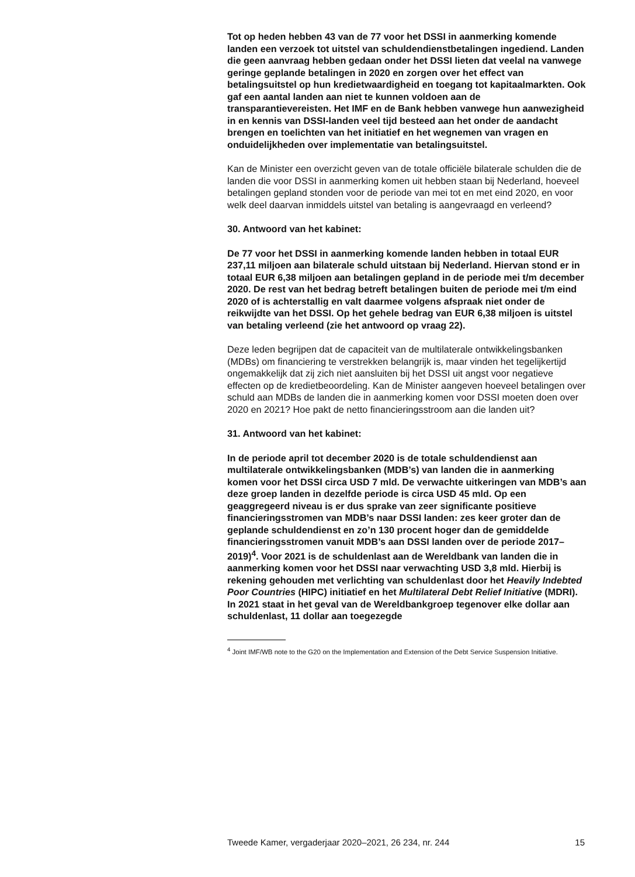Tot op heden hebben 43 van de 77 voor het DSSI in aanmerking komende landen een verzoek tot uitstel van schuldendienstbetalingen ingediend. Landen die geen aanvraag hebben gedaan onder het DSSI lieten dat veelal na vanwege geringe geplande betalingen in 2020 en zorgen over het effect van betalingsuitstel op hun kredietwaardigheid en toegang tot kapitaalmarkten. Ook gaf een aantal landen aan niet te kunnen voldoen aan de transparantievereisten. Het IMF en de Bank hebben vanwege hun aanwezigheid in en kennis van DSSI-landen veel tijd besteed aan het onder de aandacht brengen en toelichten van het initiatief en het wegnemen van vragen en onduidelijkheden over implementatie van betalingsuitstel.
Kan de Minister een overzicht geven van de totale officiële bilaterale schulden die de landen die voor DSSI in aanmerking komen uit hebben staan bij Nederland, hoeveel betalingen gepland stonden voor de periode van mei tot en met eind 2020, en voor welk deel daarvan inmiddels uitstel van betaling is aangevraagd en verleend?
30. Antwoord van het kabinet:
De 77 voor het DSSI in aanmerking komende landen hebben in totaal EUR 237,11 miljoen aan bilaterale schuld uitstaan bij Nederland. Hiervan stond er in totaal EUR 6,38 miljoen aan betalingen gepland in de periode mei t/m december 2020. De rest van het bedrag betreft betalingen buiten de periode mei t/m eind 2020 of is achterstallig en valt daarmee volgens afspraak niet onder de reikwijdte van het DSSI. Op het gehele bedrag van EUR 6,38 miljoen is uitstel van betaling verleend (zie het antwoord op vraag 22).
Deze leden begrijpen dat de capaciteit van de multilaterale ontwikkelingsbanken (MDBs) om financiering te verstrekken belangrijk is, maar vinden het tegelijkertijd ongemakkelijk dat zij zich niet aansluiten bij het DSSI uit angst voor negatieve effecten op de kredietbeoordeling. Kan de Minister aangeven hoeveel betalingen over schuld aan MDBs de landen die in aanmerking komen voor DSSI moeten doen over 2020 en 2021? Hoe pakt de netto financieringsstroom aan die landen uit?
31. Antwoord van het kabinet:
In de periode april tot december 2020 is de totale schuldendienst aan multilaterale ontwikkelingsbanken (MDB’s) van landen die in aanmerking komen voor het DSSI circa USD 7 mld. De verwachte uitkeringen van MDB’s aan deze groep landen in dezelfde periode is circa USD 45 mld. Op een geaggregeerd niveau is er dus sprake van zeer significante positieve financieringsstromen van MDB’s naar DSSI landen: zes keer groter dan de geplande schuldendienst en zo’n 130 procent hoger dan de gemiddelde financieringsstromen vanuit MDB’s aan DSSI landen over de periode 2017–2019)<sup>4</sup>. Voor 2021 is de schuldenlast aan de Wereldbank van landen die in aanmerking komen voor het DSSI naar verwachting USD 3,8 mld. Hierbij is rekening gehouden met verlichting van schuldenlast door het Heavily Indebted Poor Countries (HIPC) initiatief en het Multilateral Debt Relief Initiative (MDRI). In 2021 staat in het geval van de Wereldbankgroep tegenover elke dollar aan schuldenlast, 11 dollar aan toegezegde
<sup>4</sup> Joint IMF/WB note to the G20 on the Implementation and Extension of the Debt Service Suspension Initiative.
Tweede Kamer, vergaderjaar 2020–2021, 26 234, nr. 244 15